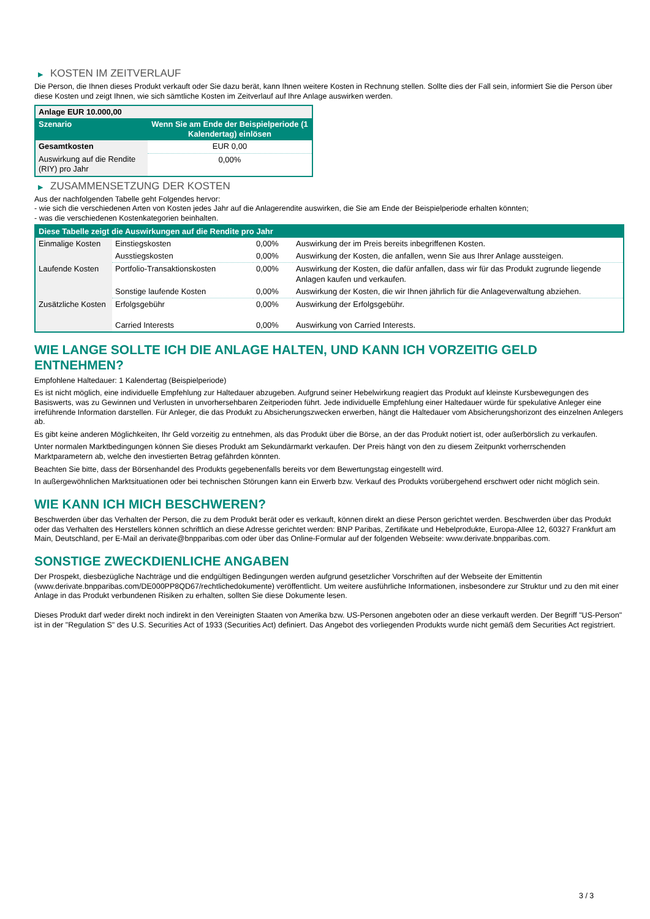▶ KOSTEN IM ZEITVERLAUF
Die Person, die Ihnen dieses Produkt verkauft oder Sie dazu berät, kann Ihnen weitere Kosten in Rechnung stellen. Sollte dies der Fall sein, informiert Sie die Person über diese Kosten und zeigt Ihnen, wie sich sämtliche Kosten im Zeitverlauf auf Ihre Anlage auswirken werden.
| Anlage EUR 10.000,00 | |
| --- | --- |
| Szenario | Wenn Sie am Ende der Beispielperiode (1 Kalendertag) einlösen |
| Gesamtkosten | EUR 0,00 |
| Auswirkung auf die Rendite (RIY) pro Jahr | 0,00% |
▶ ZUSAMMENSETZUNG DER KOSTEN
Aus der nachfolgenden Tabelle geht Folgendes hervor:
- wie sich die verschiedenen Arten von Kosten jedes Jahr auf die Anlagerendite auswirken, die Sie am Ende der Beispielperiode erhalten könnten;
- was die verschiedenen Kostenkategorien beinhalten.
| Diese Tabelle zeigt die Auswirkungen auf die Rendite pro Jahr | | | |
| --- | --- | --- | --- |
| Einmalige Kosten | Einstiegskosten | 0,00% | Auswirkung der im Preis bereits inbegriffenen Kosten. |
| | Ausstiegskosten | 0,00% | Auswirkung der Kosten, die anfallen, wenn Sie aus Ihrer Anlage aussteigen. |
| Laufende Kosten | Portfolio-Transaktionskosten | 0,00% | Auswirkung der Kosten, die dafür anfallen, dass wir für das Produkt zugrunde liegende Anlagen kaufen und verkaufen. |
| | Sonstige laufende Kosten | 0,00% | Auswirkung der Kosten, die wir Ihnen jährlich für die Anlageverwaltung abziehen. |
| Zusätzliche Kosten | Erfolgsgebühr | 0,00% | Auswirkung der Erfolgsgebühr. |
| | Carried Interests | 0,00% | Auswirkung von Carried Interests. |
WIE LANGE SOLLTE ICH DIE ANLAGE HALTEN, UND KANN ICH VORZEITIG GELD ENTNEHMEN?
Empfohlene Haltedauer: 1 Kalendertag (Beispielperiode)
Es ist nicht möglich, eine individuelle Empfehlung zur Haltedauer abzugeben. Aufgrund seiner Hebelwirkung reagiert das Produkt auf kleinste Kursbewegungen des Basiswerts, was zu Gewinnen und Verlusten in unvorhersehbaren Zeitperioden führt. Jede individuelle Empfehlung einer Haltedauer würde für spekulative Anleger eine irreführende Information darstellen. Für Anleger, die das Produkt zu Absicherungszwecken erwerben, hängt die Haltedauer vom Absicherungshorizont des einzelnen Anlegers ab.
Es gibt keine anderen Möglichkeiten, Ihr Geld vorzeitig zu entnehmen, als das Produkt über die Börse, an der das Produkt notiert ist, oder außerbörslich zu verkaufen.
Unter normalen Marktbedingungen können Sie dieses Produkt am Sekundärmarkt verkaufen. Der Preis hängt von den zu diesem Zeitpunkt vorherrschenden Marktparametern ab, welche den investierten Betrag gefährden könnten.
Beachten Sie bitte, dass der Börsenhandel des Produkts gegebenenfalls bereits vor dem Bewertungstag eingestellt wird.
In außergewöhnlichen Marktsituationen oder bei technischen Störungen kann ein Erwerb bzw. Verkauf des Produkts vorübergehend erschwert oder nicht möglich sein.
WIE KANN ICH MICH BESCHWEREN?
Beschwerden über das Verhalten der Person, die zu dem Produkt berät oder es verkauft, können direkt an diese Person gerichtet werden. Beschwerden über das Produkt oder das Verhalten des Herstellers können schriftlich an diese Adresse gerichtet werden: BNP Paribas, Zertifikate und Hebelprodukte, Europa-Allee 12, 60327 Frankfurt am Main, Deutschland, per E-Mail an derivate@bnpparibas.com oder über das Online-Formular auf der folgenden Webseite: www.derivate.bnpparibas.com.
SONSTIGE ZWECKDIENLICHE ANGABEN
Der Prospekt, diesbezügliche Nachträge und die endgültigen Bedingungen werden aufgrund gesetzlicher Vorschriften auf der Webseite der Emittentin (www.derivate.bnpparibas.com/DE000PP8QD67/rechtlichedokumente) veröffentlicht. Um weitere ausführliche Informationen, insbesondere zur Struktur und zu den mit einer Anlage in das Produkt verbundenen Risiken zu erhalten, sollten Sie diese Dokumente lesen.
Dieses Produkt darf weder direkt noch indirekt in den Vereinigten Staaten von Amerika bzw. US-Personen angeboten oder an diese verkauft werden. Der Begriff "US-Person" ist in der "Regulation S" des U.S. Securities Act of 1933 (Securities Act) definiert. Das Angebot des vorliegenden Produkts wurde nicht gemäß dem Securities Act registriert.
3 / 3